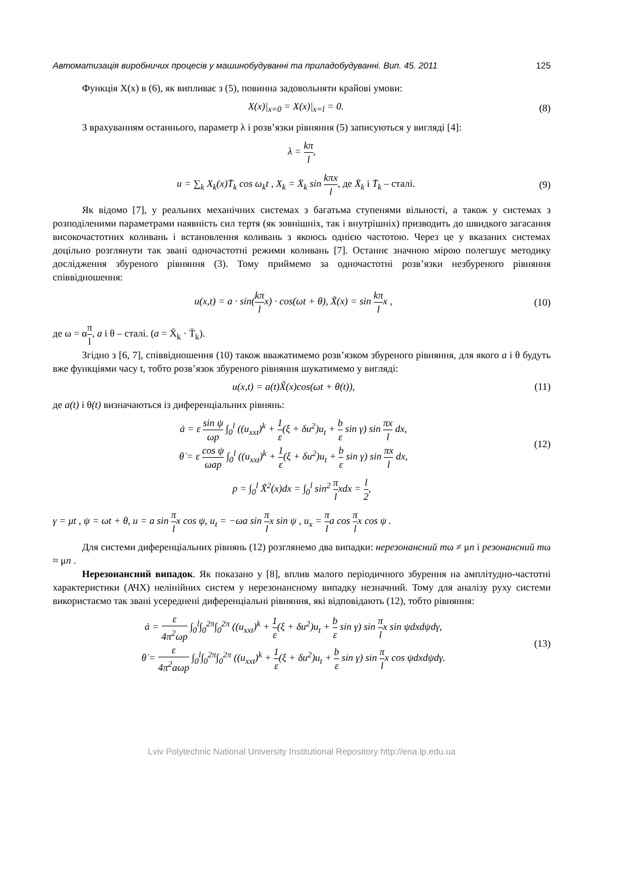Автоматизація виробничих процесів у машинобудуванні та приладобудуванні. Вип. 45. 2011 125
Функція X(x) в (6), як випливає з (5), повинна задовольняти крайові умови:
X(x)|<sub>x=0</sub> = X(x)|<sub>x=l</sub> = 0. (8)
З врахуванням останнього, параметр λ і розв’язки рівняння (5) записуються у вигляді [4]:
λ = kπ l,
u = ∑<sub>k</sub> X<sub>k</sub>(x)T̄<sub>k</sub> cos ω<sub>k</sub>t , X<sub>k</sub> = X̄<sub>k</sub> sin kπx l, де X̄<sub>k</sub> і T̄<sub>k</sub> – сталі. (9)
Як відомо [7], у реальних механічних системах з багатьма ступенями вільності, а також у системах з розподіленими параметрами наявність сил тертя (як зовнішніх, так і внутрішніх) призводить до швидкого загасання високочастотних коливань і встановлення коливань з якоюсь однією частотою. Через це у вказаних системах доцільно розглянути так звані одночастотні режими коливань [7]. Останнє значною мірою полегшує методику дослідження збуреного рівняння (3). Тому приймемо за одночастотні розв’язки незбуреного рівняння співвідношення:
u(x,t) = a · sin(kπ lx) · cos(ωt + θ), X̃(x) = sin kπ lx , (10)
де ω = απ l, a і θ – сталі. (a = X̄<sub>k</sub> · T̄<sub>k</sub>).
Згідно з [6, 7], співвідношення (10) також вважатимемо розв’язком збуреного рівняння, для якого a і θ будуть вже функціями часу t, тобто розв’язок збуреного рівняння шукатимемо у вигляді:
u(x,t) = a(t)X̃(x)cos(ωt + θ(t)), (11)
де a(t) і θ(t) визначаються із диференціальних рівнянь:
ȧ = ε sin ψ ωp ∫<sub>0</sub><sup>l</sup> ((u<sub>xxt</sub>)<sup>k</sup> + 1 ε(ξ + δu<sup>2</sup>)u<sub>t</sub> + b ε sin γ) sin πx l dx,
θ̇ = ε cos ψ ωap ∫<sub>0</sub><sup>l</sup> ((u<sub>xxt</sub>)<sup>k</sup> + 1 ε(ξ + δu<sup>2</sup>)u<sub>t</sub> + b ε sin γ) sin πx l dx, (12)
p = ∫<sub>0</sub><sup>l</sup> X̃<sup>2</sup>(x)dx = ∫<sub>0</sub><sup>l</sup> sin<sup>2</sup> π lxdx = l 2,
γ = μt , ψ = ωt + θ, u = a sin π lx cos ψ, u<sub>t</sub> = −ωa sin π lx sin ψ , u<sub>x</sub> = π la cos π lx cos ψ .
Для системи диференціальних рівнянь (12) розглянемо два випадки: нерезонансний mω ≠ μn і резонансний mω ≈ μn .
Нерезонансний випадок. Як показано у [8], вплив малого періодичного збурення на амплітудно-частотні характеристики (АЧХ) нелінійних систем у нерезонансному випадку незначний. Тому для аналізу руху системи використаємо так звані усереднені диференціальні рівняння, які відповідають (12), тобто рівняння:
ȧ = ε 4π<sup>2</sup>ωp ∫<sub>0</sub><sup>l</sup>∫<sub>0</sub><sup>2π</sup>∫<sub>0</sub><sup>2π</sup> ((u<sub>xxt</sub>)<sup>k</sup> + 1 ε(ξ + δu<sup>2</sup>)u<sub>t</sub> + b ε sin γ) sin π lx sin ψdxdψdγ,
θ̇ = ε 4π<sup>2</sup>aωp ∫<sub>0</sub><sup>l</sup>∫<sub>0</sub><sup>2π</sup>∫<sub>0</sub><sup>2π</sup> ((u<sub>xxt</sub>)<sup>k</sup> + 1 ε(ξ + δu<sup>2</sup>)u<sub>t</sub> + b ε sin γ) sin π lx cos ψdxdψdγ. (13)
Lviv Polytechnic National University Institutional Repository http://ena.lp.edu.ua